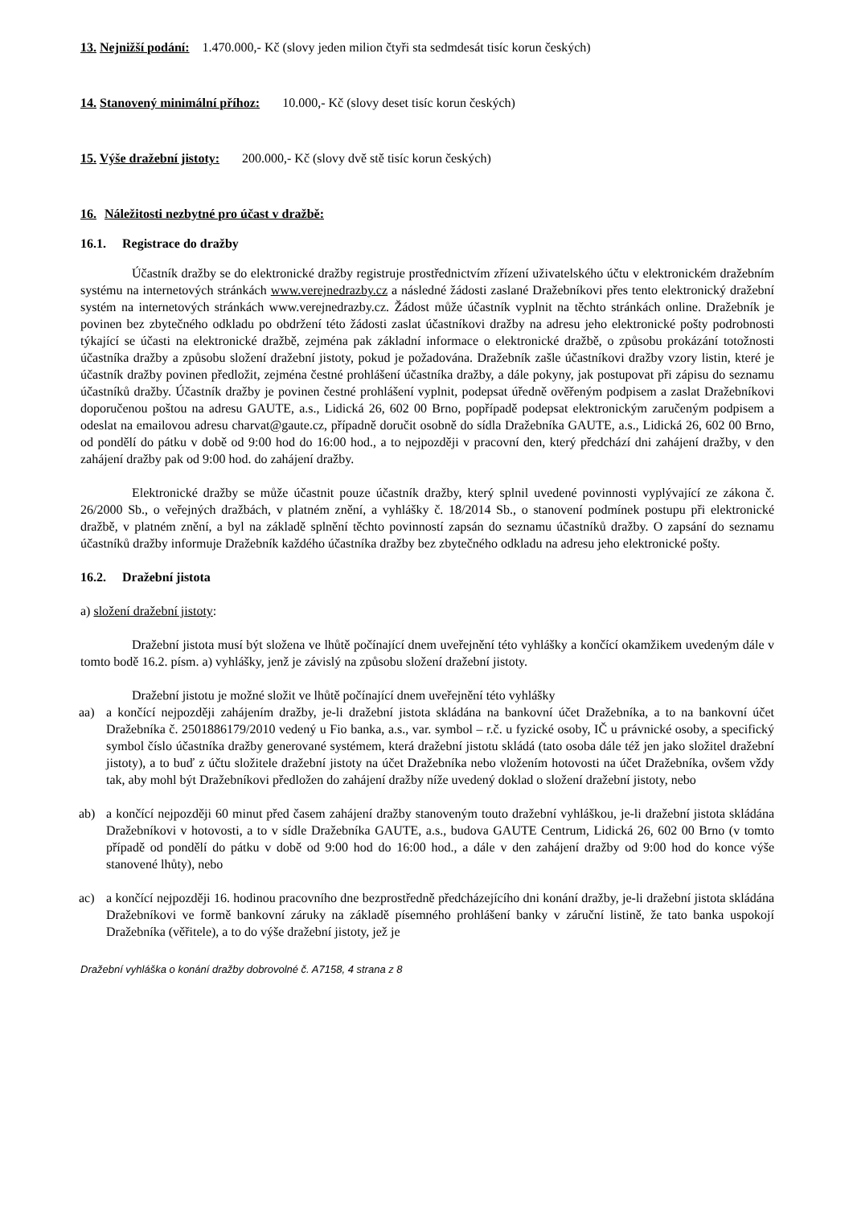13. Nejnižší podání: 1.470.000,- Kč (slovy jeden milion čtyři sta sedmdesát tisíc korun českých)
14. Stanovený minimální příhoz: 10.000,- Kč (slovy deset tisíc korun českých)
15. Výše dražební jistoty: 200.000,- Kč (slovy dvě stě tisíc korun českých)
16. Náležitosti nezbytné pro účast v dražbě:
16.1. Registrace do dražby
Účastník dražby se do elektronické dražby registruje prostřednictvím zřízení uživatelského účtu v elektronickém dražebním systému na internetových stránkách www.verejnedrazby.cz a následné žádosti zaslané Dražebníkovi přes tento elektronický dražební systém na internetových stránkách www.verejnedrazby.cz. Žádost může účastník vyplnit na těchto stránkách online. Dražebník je povinen bez zbytečného odkladu po obdržení této žádosti zaslat účastníkovi dražby na adresu jeho elektronické pošty podrobnosti týkající se účasti na elektronické dražbě, zejména pak základní informace o elektronické dražbě, o způsobu prokázání totožnosti účastníka dražby a způsobu složení dražební jistoty, pokud je požadována. Dražebník zašle účastníkovi dražby vzory listin, které je účastník dražby povinen předložit, zejména čestné prohlášení účastníka dražby, a dále pokyny, jak postupovat při zápisu do seznamu účastníků dražby. Účastník dražby je povinen čestné prohlášení vyplnit, podepsat úředně ověřeným podpisem a zaslat Dražebníkovi doporučenou poštou na adresu GAUTE, a.s., Lidická 26, 602 00 Brno, popřípadě podepsat elektronickým zaručeným podpisem a odeslat na emailovou adresu charvat@gaute.cz, případně doručit osobně do sídla Dražebníka GAUTE, a.s., Lidická 26, 602 00 Brno, od pondělí do pátku v době od 9:00 hod do 16:00 hod., a to nejpozději v pracovní den, který předchází dni zahájení dražby, v den zahájení dražby pak od 9:00 hod. do zahájení dražby.
Elektronické dražby se může účastnit pouze účastník dražby, který splnil uvedené povinnosti vyplývající ze zákona č. 26/2000 Sb., o veřejných dražbách, v platném znění, a vyhlášky č. 18/2014 Sb., o stanovení podmínek postupu při elektronické dražbě, v platném znění, a byl na základě splnění těchto povinností zapsán do seznamu účastníků dražby. O zapsání do seznamu účastníků dražby informuje Dražebník každého účastníka dražby bez zbytečného odkladu na adresu jeho elektronické pošty.
16.2. Dražební jistota
a) složení dražební jistoty:
Dražební jistota musí být složena ve lhůtě počínající dnem uveřejnění této vyhlášky a končící okamžikem uvedeným dále v tomto bodě 16.2. písm. a) vyhlášky, jenž je závislý na způsobu složení dražební jistoty.
Dražební jistotu je možné složit ve lhůtě počínající dnem uveřejnění této vyhlášky
aa) a končící nejpozději zahájením dražby, je-li dražební jistota skládána na bankovní účet Dražebníka, a to na bankovní účet Dražebníka č. 2501886179/2010 vedený u Fio banka, a.s., var. symbol – r.č. u fyzické osoby, IČ u právnické osoby, a specifický symbol číslo účastníka dražby generované systémem, která dražební jistotu skládá (tato osoba dále též jen jako složitel dražební jistoty), a to buď z účtu složitele dražební jistoty na účet Dražebníka nebo vložením hotovosti na účet Dražebníka, ovšem vždy tak, aby mohl být Dražebníkovi předložen do zahájení dražby níže uvedený doklad o složení dražební jistoty, nebo
ab) a končící nejpozději 60 minut před časem zahájení dražby stanoveným touto dražební vyhláškou, je-li dražební jistota skládána Dražebníkovi v hotovosti, a to v sídle Dražebníka GAUTE, a.s., budova GAUTE Centrum, Lidická 26, 602 00 Brno (v tomto případě od pondělí do pátku v době od 9:00 hod do 16:00 hod., a dále v den zahájení dražby od 9:00 hod do konce výše stanovené lhůty), nebo
ac) a končící nejpozději 16. hodinou pracovního dne bezprostředně předcházejícího dni konání dražby, je-li dražební jistota skládána Dražebníkovi ve formě bankovní záruky na základě písemného prohlášení banky v záruční listině, že tato banka uspokojí Dražebníka (věřitele), a to do výše dražební jistoty, jež je
Dražební vyhláška o konání dražby dobrovolné č. A7158, 4 strana z 8